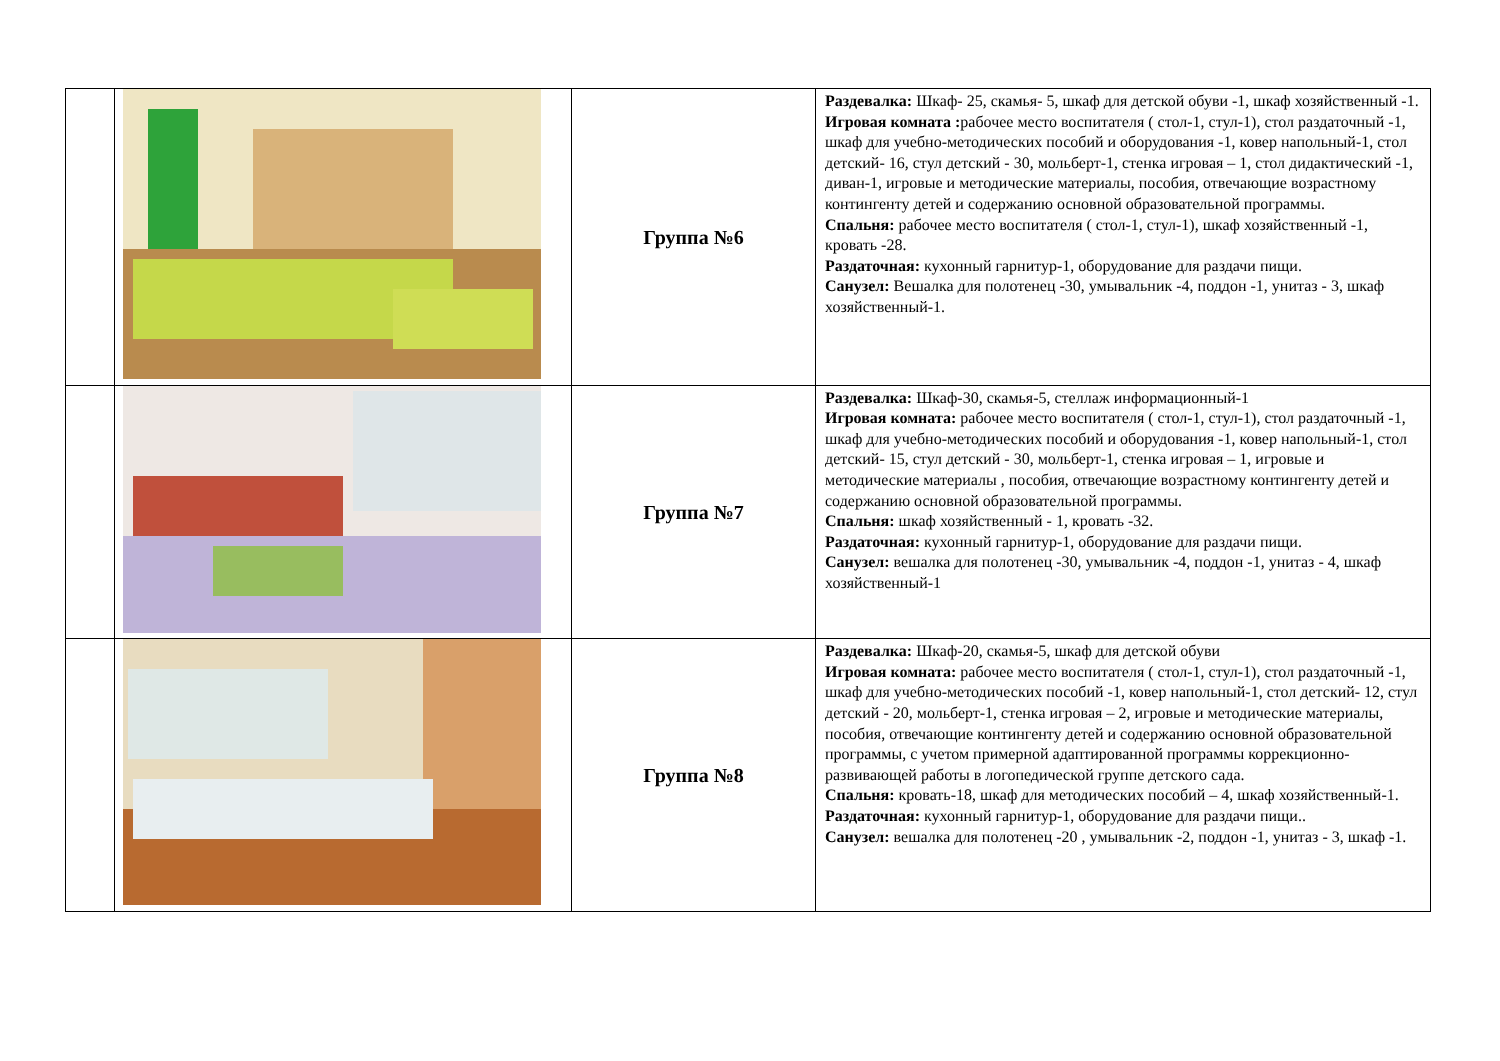| | | Группа №6 | Раздевалка: Шкаф- 25, скамья- 5, шкаф для детской обуви -1, шкаф хозяйственный -1. Игровая комната : рабочее место воспитателя ( стол-1, стул-1), стол раздаточный -1, шкаф для учебно-методических пособий и оборудования -1, ковер напольный-1, стол детский- 16, стул детский - 30, мольберт-1, стенка игровая – 1, стол дидактический -1, диван-1, игровые и методические материалы, пособия, отвечающие возрастному контингенту детей и содержанию основной образовательной программы. Спальня: рабочее место воспитателя ( стол-1, стул-1), шкаф хозяйственный -1, кровать -28. Раздаточная: кухонный гарнитур-1, оборудование для раздачи пищи. Санузел: Вешалка для полотенец -30, умывальник -4, поддон -1, унитаз - 3, шкаф хозяйственный-1. |
| | | Группа №7 | Раздевалка: Шкаф-30, скамья-5, стеллаж информационный-1 Игровая комната: рабочее место воспитателя ( стол-1, стул-1), стол раздаточный -1, шкаф для учебно-методических пособий и оборудования -1, ковер напольный-1, стол детский- 15, стул детский - 30, мольберт-1, стенка игровая – 1, игровые и методические материалы , пособия, отвечающие возрастному контингенту детей и содержанию основной образовательной программы. Спальня: шкаф хозяйственный - 1, кровать -32. Раздаточная: кухонный гарнитур-1, оборудование для раздачи пищи. Санузел: вешалка для полотенец -30, умывальник -4, поддон -1, унитаз - 4, шкаф хозяйственный-1 |
| | | Группа №8 | Раздевалка: Шкаф-20, скамья-5, шкаф для детской обуви Игровая комната: рабочее место воспитателя ( стол-1, стул-1), стол раздаточный -1, шкаф для учебно-методических пособий -1, ковер напольный-1, стол детский- 12, стул детский - 20, мольберт-1, стенка игровая – 2, игровые и методические материалы, пособия, отвечающие контингенту детей и содержанию основной образовательной программы, с учетом примерной адаптированной программы коррекционно-развивающей работы в логопедической группе детского сада. Спальня: кровать-18, шкаф для методических пособий – 4, шкаф хозяйственный-1. Раздаточная: кухонный гарнитур-1, оборудование для раздачи пищи.. Санузел: вешалка для полотенец -20 , умывальник -2, поддон -1, унитаз - 3, шкаф -1. |